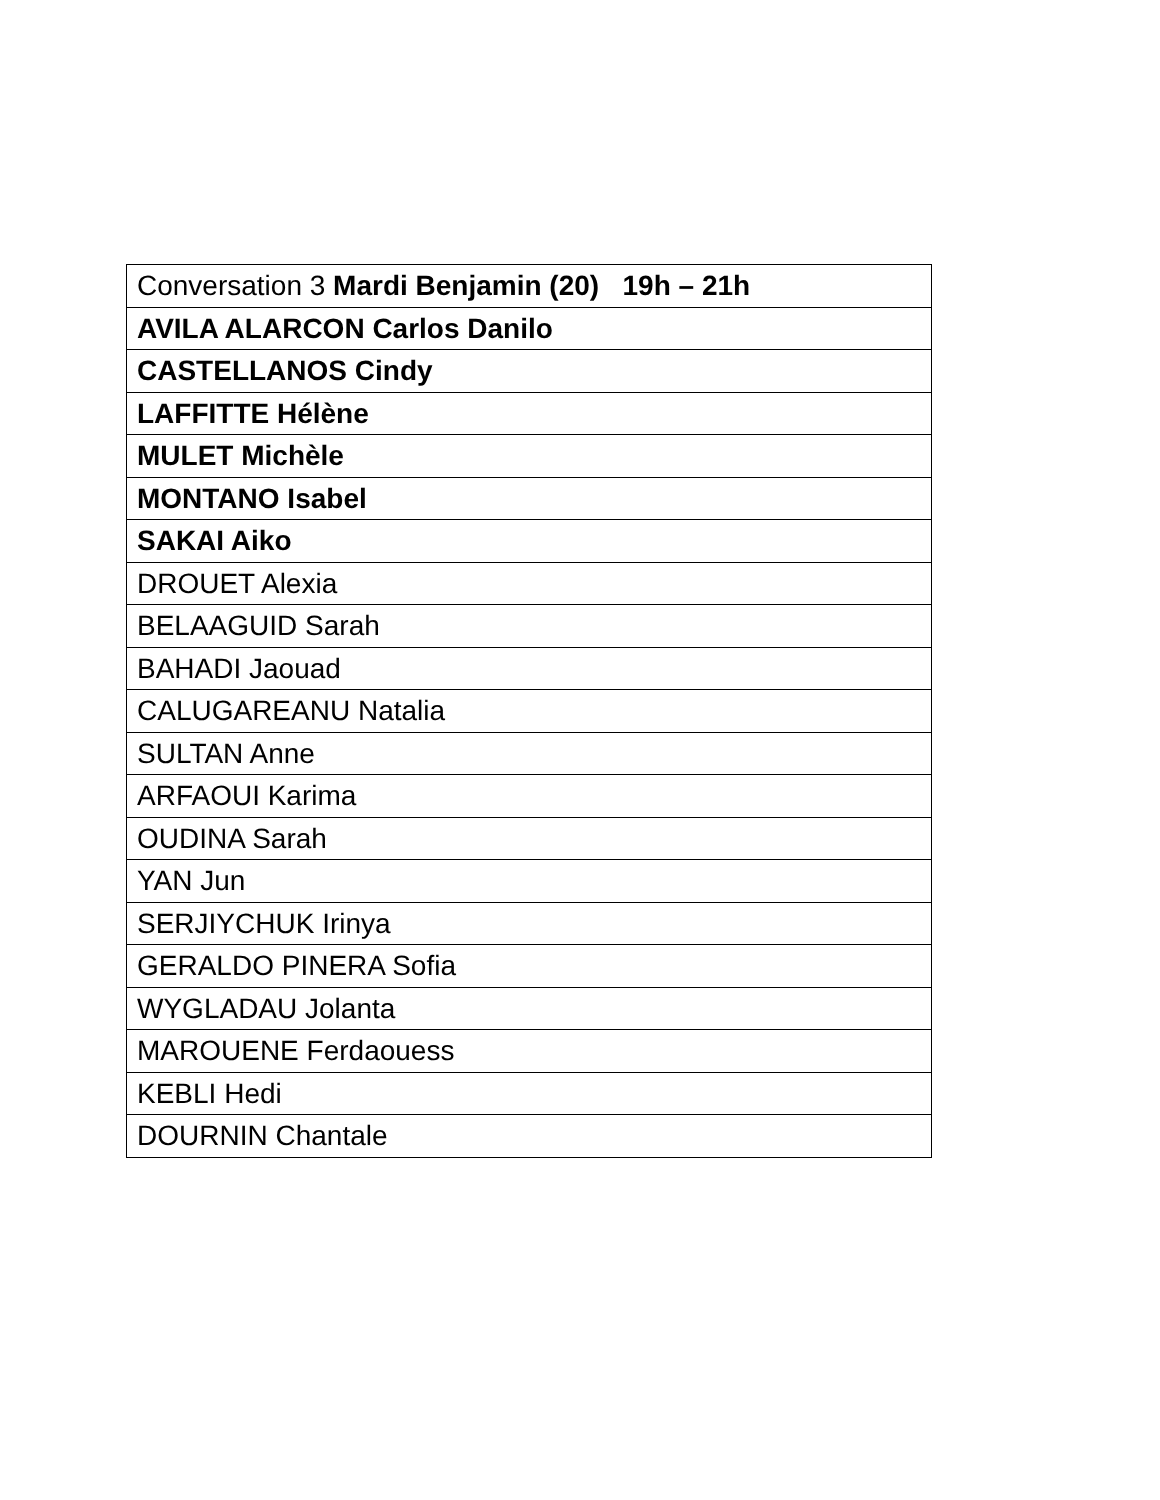| Conversation 3 Mardi Benjamin (20) 19h – 21h |
| AVILA ALARCON Carlos Danilo |
| CASTELLANOS Cindy |
| LAFFITTE Hélène |
| MULET Michèle |
| MONTANO Isabel |
| SAKAI Aiko |
| DROUET Alexia |
| BELAAGUID Sarah |
| BAHADI Jaouad |
| CALUGAREANU Natalia |
| SULTAN Anne |
| ARFAOUI Karima |
| OUDINA Sarah |
| YAN Jun |
| SERJIYCHUK Irinya |
| GERALDO PINERA Sofia |
| WYGLADAU Jolanta |
| MAROUENE Ferdaouess |
| KEBLI Hedi |
| DOURNIN Chantale |